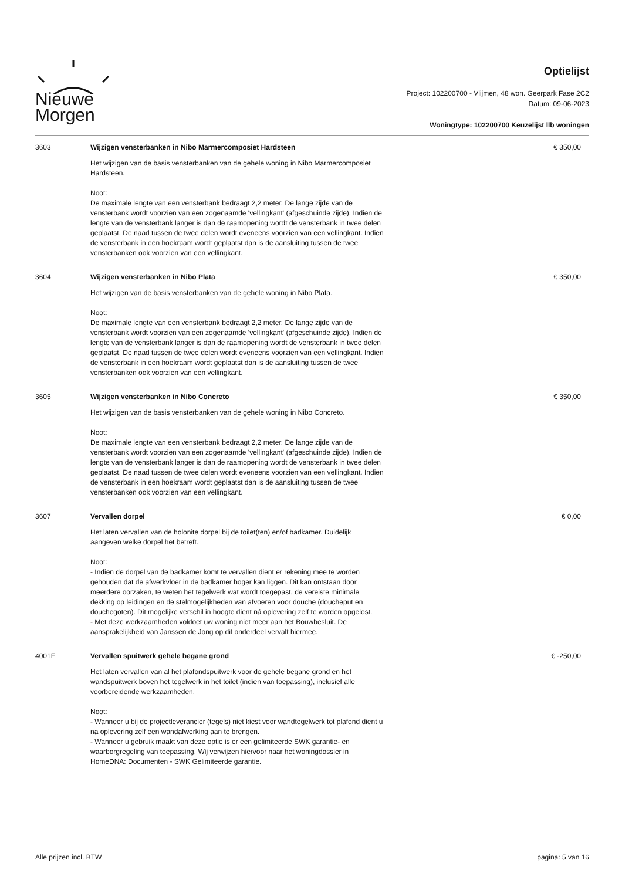Nieuwe
Morgen
Optielijst
Project: 102200700 - Vlijmen, 48 won. Geerpark Fase 2C2
Datum: 09-06-2023
Woningtype: 102200700 Keuzelijst llb woningen
| 3603 | Wijzigen vensterbanken in Nibo Marmercomposiet Hardsteen Het wijzigen van de basis vensterbanken van de gehele woning in Nibo Marmercomposiet Hardsteen. Noot: De maximale lengte van een vensterbank bedraagt 2,2 meter. De lange zijde van de vensterbank wordt voorzien van een zogenaamde 'vellingkant' (afgeschuinde zijde). Indien de lengte van de vensterbank langer is dan de raamopening wordt de vensterbank in twee delen geplaatst. De naad tussen de twee delen wordt eveneens voorzien van een vellingkant. Indien de vensterbank in een hoekraam wordt geplaatst dan is de aansluiting tussen de twee vensterbanken ook voorzien van een vellingkant. | € 350,00 |
| 3604 | Wijzigen vensterbanken in Nibo Plata Het wijzigen van de basis vensterbanken van de gehele woning in Nibo Plata. Noot: De maximale lengte van een vensterbank bedraagt 2,2 meter. De lange zijde van de vensterbank wordt voorzien van een zogenaamde 'vellingkant' (afgeschuinde zijde). Indien de lengte van de vensterbank langer is dan de raamopening wordt de vensterbank in twee delen geplaatst. De naad tussen de twee delen wordt eveneens voorzien van een vellingkant. Indien de vensterbank in een hoekraam wordt geplaatst dan is de aansluiting tussen de twee vensterbanken ook voorzien van een vellingkant. | € 350,00 |
| 3605 | Wijzigen vensterbanken in Nibo Concreto Het wijzigen van de basis vensterbanken van de gehele woning in Nibo Concreto. Noot: De maximale lengte van een vensterbank bedraagt 2,2 meter. De lange zijde van de vensterbank wordt voorzien van een zogenaamde 'vellingkant' (afgeschuinde zijde). Indien de lengte van de vensterbank langer is dan de raamopening wordt de vensterbank in twee delen geplaatst. De naad tussen de twee delen wordt eveneens voorzien van een vellingkant. Indien de vensterbank in een hoekraam wordt geplaatst dan is de aansluiting tussen de twee vensterbanken ook voorzien van een vellingkant. | € 350,00 |
| 3607 | Vervallen dorpel Het laten vervallen van de holonite dorpel bij de toilet(ten) en/of badkamer. Duidelijk aangeven welke dorpel het betreft. Noot: - Indien de dorpel van de badkamer komt te vervallen dient er rekening mee te worden gehouden dat de afwerkvloer in de badkamer hoger kan liggen. Dit kan ontstaan door meerdere oorzaken, te weten het tegelwerk wat wordt toegepast, de vereiste minimale dekking op leidingen en de stelmogelijkheden van afvoeren voor douche (doucheput en douchegoten). Dit mogelijke verschil in hoogte dient ná oplevering zelf te worden opgelost. - Met deze werkzaamheden voldoet uw woning niet meer aan het Bouwbesluit. De aansprakelijkheid van Janssen de Jong op dit onderdeel vervalt hiermee. | € 0,00 |
| 4001F | Vervallen spuitwerk gehele begane grond Het laten vervallen van al het plafondspuitwerk voor de gehele begane grond en het wandspuitwerk boven het tegelwerk in het toilet (indien van toepassing), inclusief alle voorbereidende werkzaamheden. Noot: - Wanneer u bij de projectleverancier (tegels) niet kiest voor wandtegelwerk tot plafond dient u na oplevering zelf een wandafwerking aan te brengen. - Wanneer u gebruik maakt van deze optie is er een gelimiteerde SWK garantie- en waarborgregeling van toepassing. Wij verwijzen hiervoor naar het woningdossier in HomeDNA: Documenten - SWK Gelimiteerde garantie. | € -250,00 |
Alle prijzen incl. BTW pagina: 5 van 16